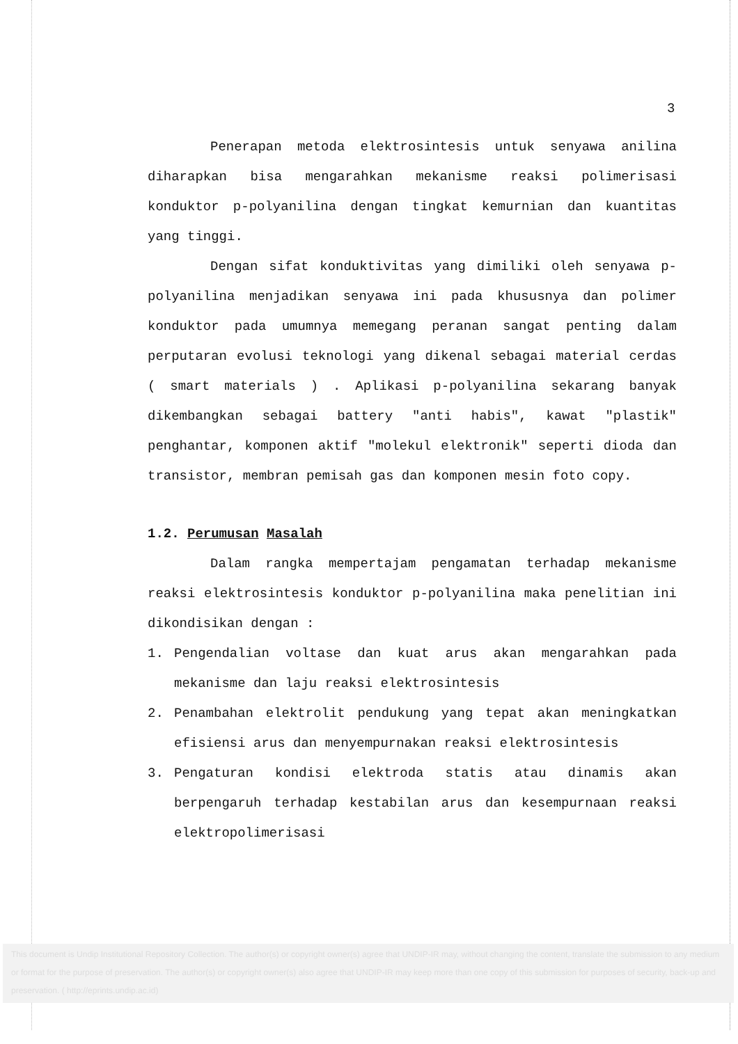3
Penerapan metoda elektrosintesis untuk senyawa anilina diharapkan bisa mengarahkan mekanisme reaksi polimerisasi konduktor p-polyanilina dengan tingkat kemurnian dan kuantitas yang tinggi.
Dengan sifat konduktivitas yang dimiliki oleh senyawa p-polyanilina menjadikan senyawa ini pada khususnya dan polimer konduktor pada umumnya memegang peranan sangat penting dalam perputaran evolusi teknologi yang dikenal sebagai material cerdas ( smart materials ) . Aplikasi p-polyanilina sekarang banyak dikembangkan sebagai battery "anti habis", kawat "plastik" penghantar, komponen aktif "molekul elektronik" seperti dioda dan transistor, membran pemisah gas dan komponen mesin foto copy.
1.2. Perumusan Masalah
Dalam rangka mempertajam pengamatan terhadap mekanisme reaksi elektrosintesis konduktor p-polyanilina maka penelitian ini dikondisikan dengan :
1. Pengendalian voltase dan kuat arus akan mengarahkan pada mekanisme dan laju reaksi elektrosintesis
2. Penambahan elektrolit pendukung yang tepat akan meningkatkan efisiensi arus dan menyempurnakan reaksi elektrosintesis
3. Pengaturan kondisi elektroda statis atau dinamis akan berpengaruh terhadap kestabilan arus dan kesempurnaan reaksi elektropolimerisasi
This document is Undip Institutional Repository Collection. The author(s) or copyright owner(s) agree that UNDIP-IR may, without changing the content, translate the submission to any medium or format for the purpose of preservation. The author(s) or copyright owner(s) also agree that UNDIP-IR may keep more than one copy of this submission for purposes of security, back-up and preservation. ( http://eprints.undip.ac.id)